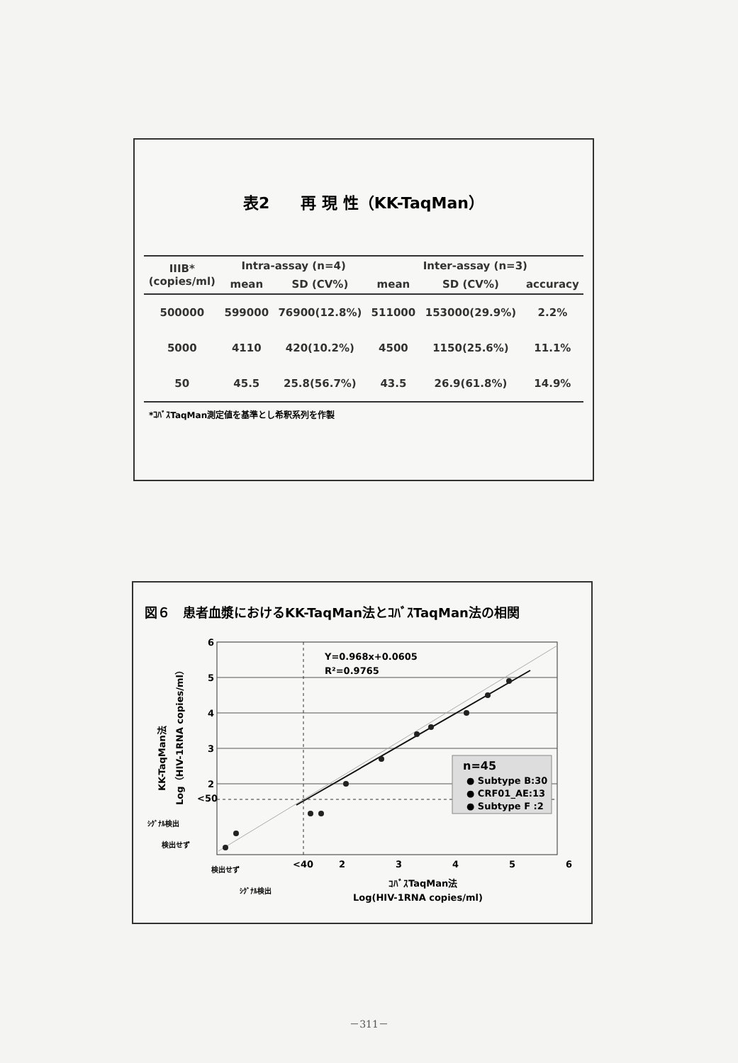表2　　再 現 性（KK-TaqMan）
| IIIB* (copies/ml) | Intra-assay (n=4) | | Inter-assay (n=3) | | |
| --- | --- | --- | --- | --- | --- |
| | mean | SD (CV%) | mean | SD (CV%) | accuracy |
| 500000 | 599000 | 76900(12.8%) | 511000 | 153000(29.9%) | 2.2% |
| 5000 | 4110 | 420(10.2%) | 4500 | 1150(25.6%) | 11.1% |
| 50 | 45.5 | 25.8(56.7%) | 43.5 | 26.9(61.8%) | 14.9% |
*ｺﾊﾞｽTaqMan測定値を基準とし希釈系列を作製
図６　患者血漿におけるKK-TaqMan法とｺﾊﾞｽTaqMan法の相関
Y=0.968x+0.0605
R²=0.9765
6
5
4
3
2
<50
<40
2
3
4
5
6
ｼｸﾞﾅﾙ検出
検出せず
検出せず
ｼｸﾞﾅﾙ検出
ｺﾊﾞｽTaqMan法
Log(HIV-1RNA copies/ml)
KK-TaqMan法
Log（HIV-1RNA copies/ml）
n=45
● Subtype B:30
● CRF01_AE:13
● Subtype F :2
－311－